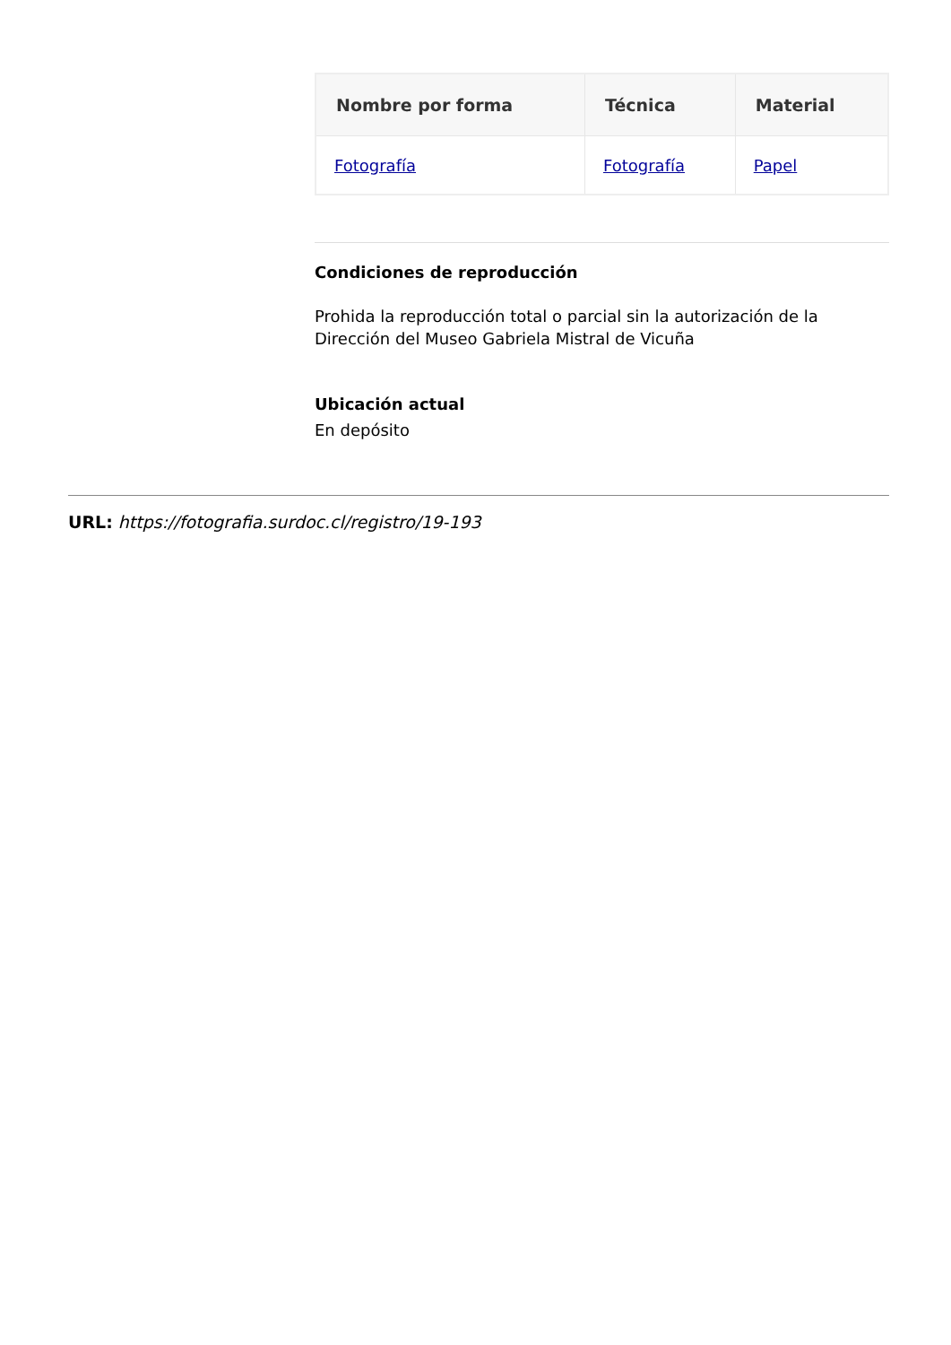| Nombre por forma | Técnica | Material |
| --- | --- | --- |
| Fotografía | Fotografía | Papel |
Condiciones de reproducción
Prohida la reproducción total o parcial sin la autorización de la Dirección del Museo Gabriela Mistral de Vicuña
Ubicación actual
En depósito
URL: https://fotografia.surdoc.cl/registro/19-193